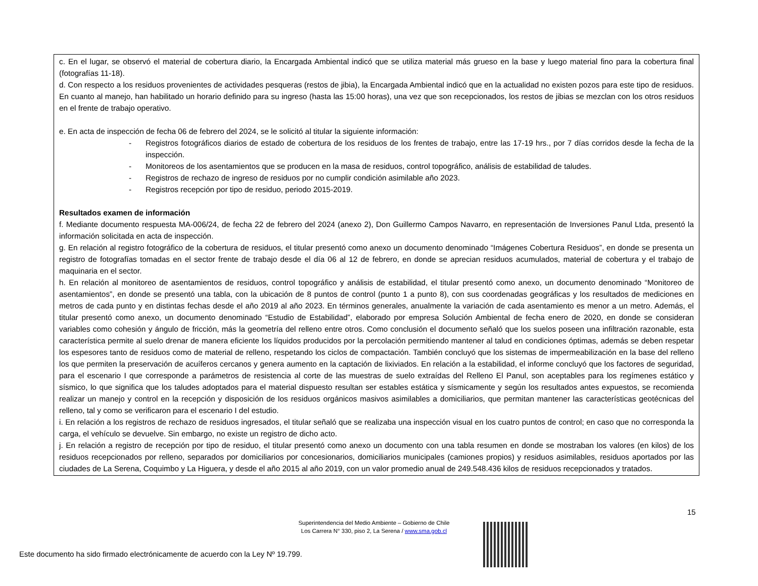| c. En el lugar, se observó el material de cobertura diario, la Encargada Ambiental indicó que se utiliza material más grueso en la base y luego material fino para la cobertura final (fotografías 11-18). d. Con respecto a los residuos provenientes de actividades pesqueras (restos de jibia), la Encargada Ambiental indicó que en la actualidad no existen pozos para este tipo de residuos. En cuanto al manejo, han habilitado un horario definido para su ingreso (hasta las 15:00 horas), una vez que son recepcionados, los restos de jibias se mezclan con los otros residuos en el frente de trabajo operativo. e. En acta de inspección de fecha 06 de febrero del 2024, se le solicitó al titular la siguiente información: - Registros fotográficos diarios de estado de cobertura de los residuos de los frentes de trabajo, entre las 17-19 hrs., por 7 días corridos desde la fecha de la inspección. - Monitoreos de los asentamientos que se producen en la masa de residuos, control topográfico, análisis de estabilidad de taludes. - Registros de rechazo de ingreso de residuos por no cumplir condición asimilable año 2023. - Registros recepción por tipo de residuo, periodo 2015-2019. Resultados examen de información f. Mediante documento respuesta MA-006/24, de fecha 22 de febrero del 2024 (anexo 2), Don Guillermo Campos Navarro, en representación de Inversiones Panul Ltda, presentó la información solicitada en acta de inspección. g. En relación al registro fotográfico de la cobertura de residuos, el titular presentó como anexo un documento denominado “Imágenes Cobertura Residuos”, en donde se presenta un registro de fotografías tomadas en el sector frente de trabajo desde el día 06 al 12 de febrero, en donde se aprecian residuos acumulados, material de cobertura y el trabajo de maquinaria en el sector. h. En relación al monitoreo de asentamientos de residuos, control topográfico y análisis de estabilidad, el titular presentó como anexo, un documento denominado “Monitoreo de asentamientos”, en donde se presentó una tabla, con la ubicación de 8 puntos de control (punto 1 a punto 8), con sus coordenadas geográficas y los resultados de mediciones en metros de cada punto y en distintas fechas desde el año 2019 al año 2023. En términos generales, anualmente la variación de cada asentamiento es menor a un metro. Además, el titular presentó como anexo, un documento denominado “Estudio de Estabilidad”, elaborado por empresa Solución Ambiental de fecha enero de 2020, en donde se consideran variables como cohesión y ángulo de fricción, más la geometría del relleno entre otros. Como conclusión el documento señaló que los suelos poseen una infiltración razonable, esta característica permite al suelo drenar de manera eficiente los líquidos producidos por la percolación permitiendo mantener al talud en condiciones óptimas, además se deben respetar los espesores tanto de residuos como de material de relleno, respetando los ciclos de compactación. También concluyó que los sistemas de impermeabilización en la base del relleno los que permiten la preservación de acuíferos cercanos y genera aumento en la captación de lixiviados. En relación a la estabilidad, el informe concluyó que los factores de seguridad, para el escenario I que corresponde a parámetros de resistencia al corte de las muestras de suelo extraídas del Relleno El Panul, son aceptables para los regímenes estático y sísmico, lo que significa que los taludes adoptados para el material dispuesto resultan ser estables estática y sísmicamente y según los resultados antes expuestos, se recomienda realizar un manejo y control en la recepción y disposición de los residuos orgánicos masivos asimilables a domiciliarios, que permitan mantener las características geotécnicas del relleno, tal y como se verificaron para el escenario I del estudio. i. En relación a los registros de rechazo de residuos ingresados, el titular señaló que se realizaba una inspección visual en los cuatro puntos de control; en caso que no corresponda la carga, el vehículo se devuelve. Sin embargo, no existe un registro de dicho acto. j. En relación a registro de recepción por tipo de residuo, el titular presentó como anexo un documento con una tabla resumen en donde se mostraban los valores (en kilos) de los residuos recepcionados por relleno, separados por domiciliarios por concesionarios, domiciliarios municipales (camiones propios) y residuos asimilables, residuos aportados por las ciudades de La Serena, Coquimbo y La Higuera, y desde el año 2015 al año 2019, con un valor promedio anual de 249.548.436 kilos de residuos recepcionados y tratados. |
15
Superintendencia del Medio Ambiente – Gobierno de Chile
Los Carrera N° 330, piso 2, La Serena / www.sma.gob.cl
Este documento ha sido firmado electrónicamente de acuerdo con la Ley Nº 19.799.